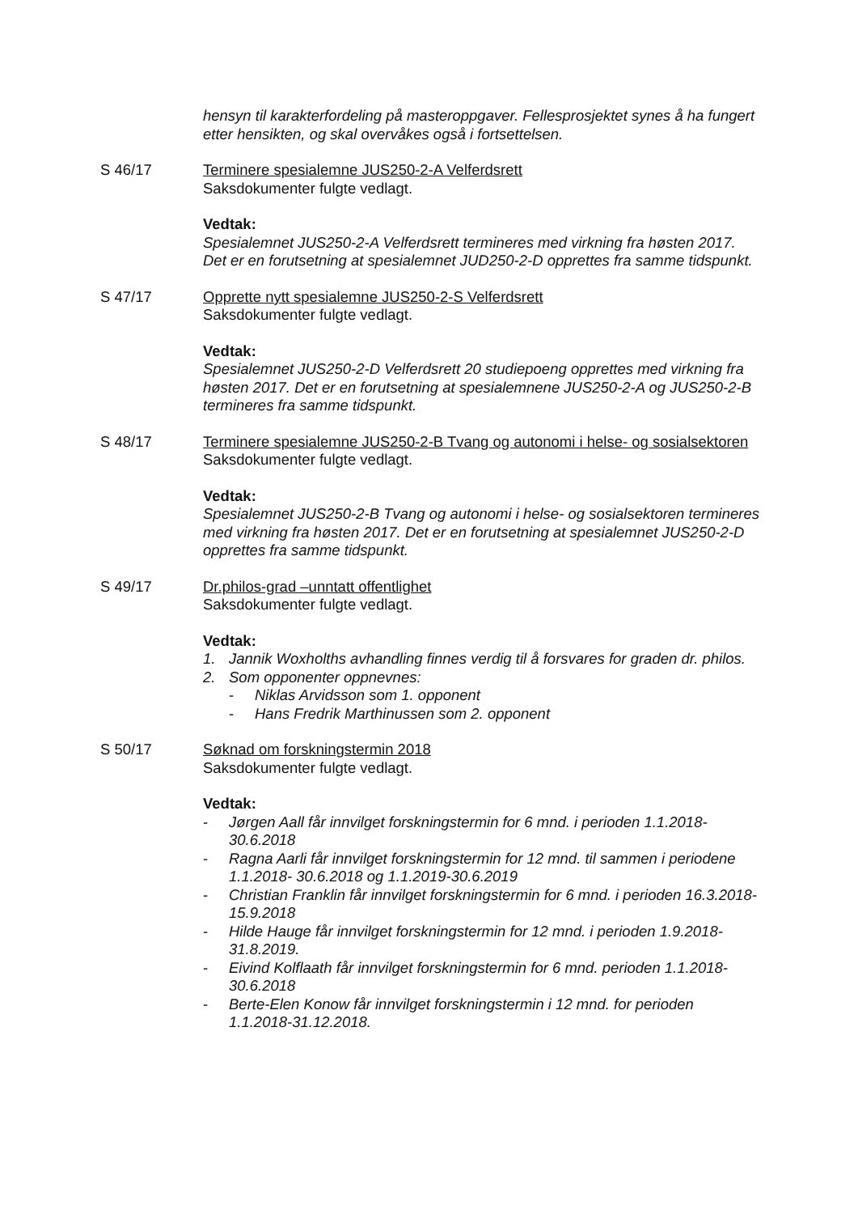hensyn til karakterfordeling på masteroppgaver. Fellesprosjektet synes å ha fungert etter hensikten, og skal overvåkes også i fortsettelsen.
S 46/17 Terminere spesialemne JUS250-2-A Velferdsrett
Saksdokumenter fulgte vedlagt.
Vedtak:
Spesialemnet JUS250-2-A Velferdsrett termineres med virkning fra høsten 2017. Det er en forutsetning at spesialemnet JUD250-2-D opprettes fra samme tidspunkt.
S 47/17 Opprette nytt spesialemne JUS250-2-S Velferdsrett
Saksdokumenter fulgte vedlagt.
Vedtak:
Spesialemnet JUS250-2-D Velferdsrett 20 studiepoeng opprettes med virkning fra høsten 2017. Det er en forutsetning at spesialemnene JUS250-2-A og JUS250-2-B termineres fra samme tidspunkt.
S 48/17 Terminere spesialemne JUS250-2-B Tvang og autonomi i helse- og sosialsektoren
Saksdokumenter fulgte vedlagt.
Vedtak:
Spesialemnet JUS250-2-B Tvang og autonomi i helse- og sosialsektoren termineres med virkning fra høsten 2017. Det er en forutsetning at spesialemnet JUS250-2-D opprettes fra samme tidspunkt.
S 49/17 Dr.philos-grad –unntatt offentlighet
Saksdokumenter fulgte vedlagt.
Vedtak:
1. Jannik Woxholths avhandling finnes verdig til å forsvares for graden dr. philos.
2. Som opponenter oppnevnes:
- Niklas Arvidsson som 1. opponent
- Hans Fredrik Marthinussen som 2. opponent
S 50/17 Søknad om forskningstermin 2018
Saksdokumenter fulgte vedlagt.
Vedtak:
- Jørgen Aall får innvilget forskningstermin for 6 mnd. i perioden 1.1.2018-30.6.2018
- Ragna Aarli får innvilget forskningstermin for 12 mnd. til sammen i periodene 1.1.2018- 30.6.2018 og 1.1.2019-30.6.2019
- Christian Franklin får innvilget forskningstermin for 6 mnd. i perioden 16.3.2018-15.9.2018
- Hilde Hauge får innvilget forskningstermin for 12 mnd. i perioden 1.9.2018-31.8.2019.
- Eivind Kolflaath får innvilget forskningstermin for 6 mnd. perioden 1.1.2018-30.6.2018
- Berte-Elen Konow får innvilget forskningstermin i 12 mnd. for perioden 1.1.2018-31.12.2018.